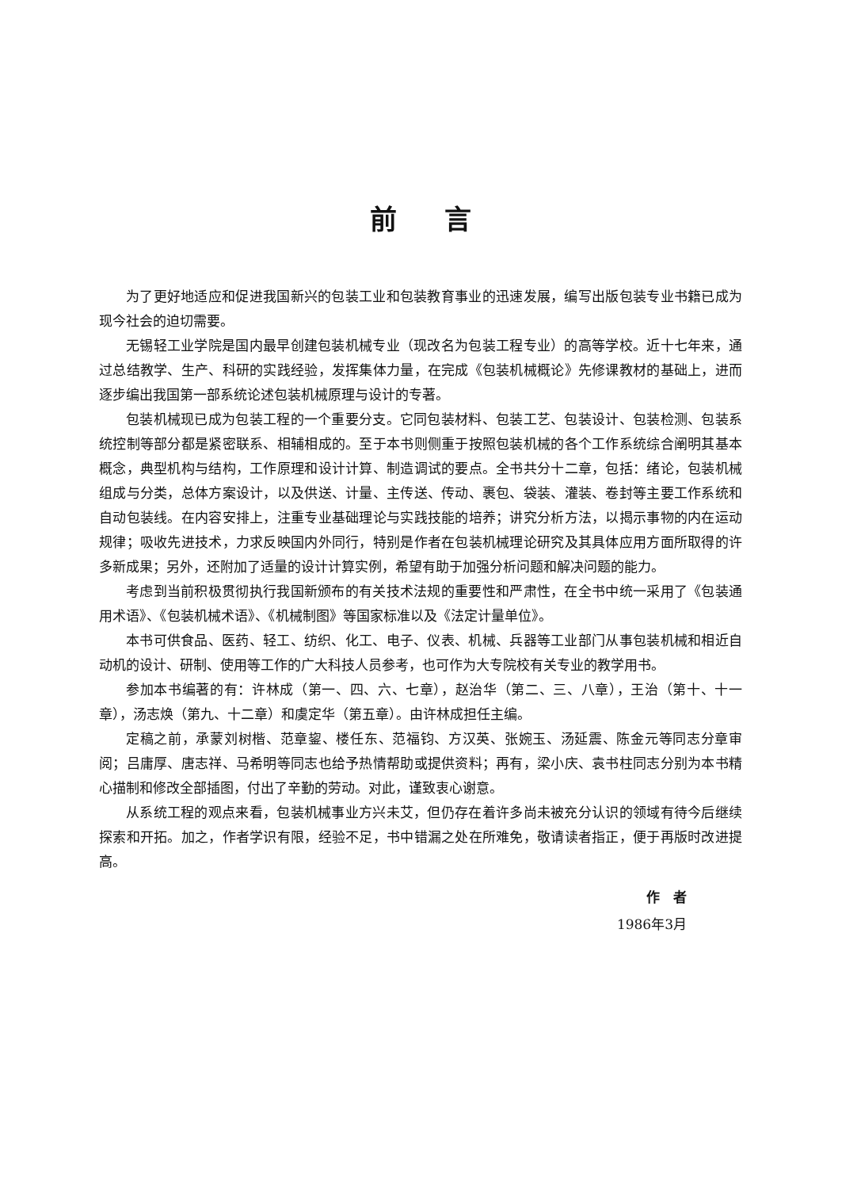前言
为了更好地适应和促进我国新兴的包装工业和包装教育事业的迅速发展，编写出版包装专业书籍已成为现今社会的迫切需要。
无锡轻工业学院是国内最早创建包装机械专业（现改名为包装工程专业）的高等学校。近十七年来，通过总结教学、生产、科研的实践经验，发挥集体力量，在完成《包装机械概论》先修课教材的基础上，进而逐步编出我国第一部系统论述包装机械原理与设计的专著。
包装机械现已成为包装工程的一个重要分支。它同包装材料、包装工艺、包装设计、包装检测、包装系统控制等部分都是紧密联系、相辅相成的。至于本书则侧重于按照包装机械的各个工作系统综合阐明其基本概念，典型机构与结构，工作原理和设计计算、制造调试的要点。全书共分十二章，包括：绪论，包装机械组成与分类，总体方案设计，以及供送、计量、主传送、传动、裹包、袋装、灌装、卷封等主要工作系统和自动包装线。在内容安排上，注重专业基础理论与实践技能的培养；讲究分析方法，以揭示事物的内在运动规律；吸收先进技术，力求反映国内外同行，特别是作者在包装机械理论研究及其具体应用方面所取得的许多新成果；另外，还附加了适量的设计计算实例，希望有助于加强分析问题和解决问题的能力。
考虑到当前积极贯彻执行我国新颁布的有关技术法规的重要性和严肃性，在全书中统一采用了《包装通用术语》、《包装机械术语》、《机械制图》等国家标准以及《法定计量单位》。
本书可供食品、医药、轻工、纺织、化工、电子、仪表、机械、兵器等工业部门从事包装机械和相近自动机的设计、研制、使用等工作的广大科技人员参考，也可作为大专院校有关专业的教学用书。
参加本书编著的有：许林成（第一、四、六、七章），赵治华（第二、三、八章），王治（第十、十一章），汤志焕（第九、十二章）和虞定华（第五章）。由许林成担任主编。
定稿之前，承蒙刘树楷、范章鋆、楼任东、范福钧、方汉英、张婉玉、汤延震、陈金元等同志分章审阅；吕庸厚、唐志祥、马希明等同志也给予热情帮助或提供资料；再有，梁小庆、袁书柱同志分别为本书精心描制和修改全部插图，付出了辛勤的劳动。对此，谨致衷心谢意。
从系统工程的观点来看，包装机械事业方兴未艾，但仍存在着许多尚未被充分认识的领域有待今后继续探索和开拓。加之，作者学识有限，经验不足，书中错漏之处在所难免，敬请读者指正，便于再版时改进提高。
作　者
1986年3月